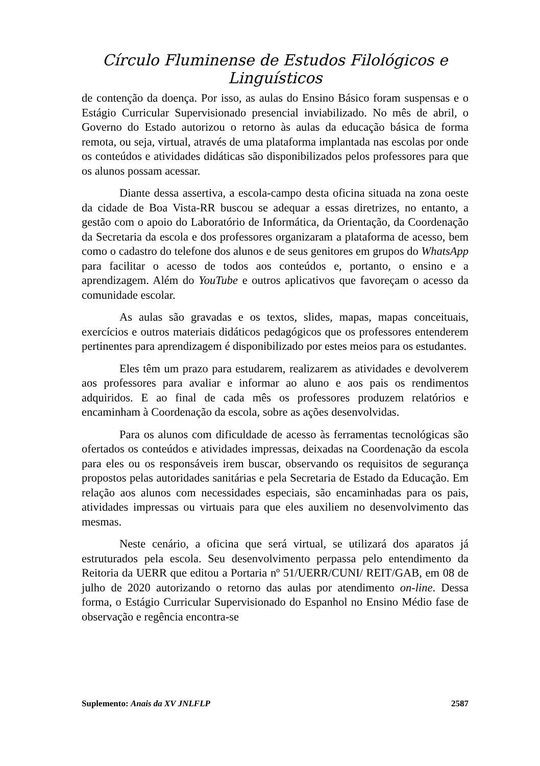Círculo Fluminense de Estudos Filológicos e Linguísticos
de contenção da doença. Por isso, as aulas do Ensino Básico foram suspensas e o Estágio Curricular Supervisionado presencial inviabilizado. No mês de abril, o Governo do Estado autorizou o retorno às aulas da educação básica de forma remota, ou seja, virtual, através de uma plataforma implantada nas escolas por onde os conteúdos e atividades didáticas são disponibilizados pelos professores para que os alunos possam acessar.
Diante dessa assertiva, a escola-campo desta oficina situada na zona oeste da cidade de Boa Vista-RR buscou se adequar a essas diretrizes, no entanto, a gestão com o apoio do Laboratório de Informática, da Orientação, da Coordenação da Secretaria da escola e dos professores organizaram a plataforma de acesso, bem como o cadastro do telefone dos alunos e de seus genitores em grupos do WhatsApp para facilitar o acesso de todos aos conteúdos e, portanto, o ensino e a aprendizagem. Além do YouTube e outros aplicativos que favoreçam o acesso da comunidade escolar.
As aulas são gravadas e os textos, slides, mapas, mapas conceituais, exercícios e outros materiais didáticos pedagógicos que os professores entenderem pertinentes para aprendizagem é disponibilizado por estes meios para os estudantes.
Eles têm um prazo para estudarem, realizarem as atividades e devolverem aos professores para avaliar e informar ao aluno e aos pais os rendimentos adquiridos. E ao final de cada mês os professores produzem relatórios e encaminham à Coordenação da escola, sobre as ações desenvolvidas.
Para os alunos com dificuldade de acesso às ferramentas tecnológicas são ofertados os conteúdos e atividades impressas, deixadas na Coordenação da escola para eles ou os responsáveis irem buscar, observando os requisitos de segurança propostos pelas autoridades sanitárias e pela Secretaria de Estado da Educação. Em relação aos alunos com necessidades especiais, são encaminhadas para os pais, atividades impressas ou virtuais para que eles auxiliem no desenvolvimento das mesmas.
Neste cenário, a oficina que será virtual, se utilizará dos aparatos já estruturados pela escola. Seu desenvolvimento perpassa pelo entendimento da Reitoria da UERR que editou a Portaria nº 51/UERR/CUNI/ REIT/GAB, em 08 de julho de 2020 autorizando o retorno das aulas por atendimento on-line. Dessa forma, o Estágio Curricular Supervisionado do Espanhol no Ensino Médio fase de observação e regência encontra-se
Suplemento: Anais da XV JNLFLP 2587